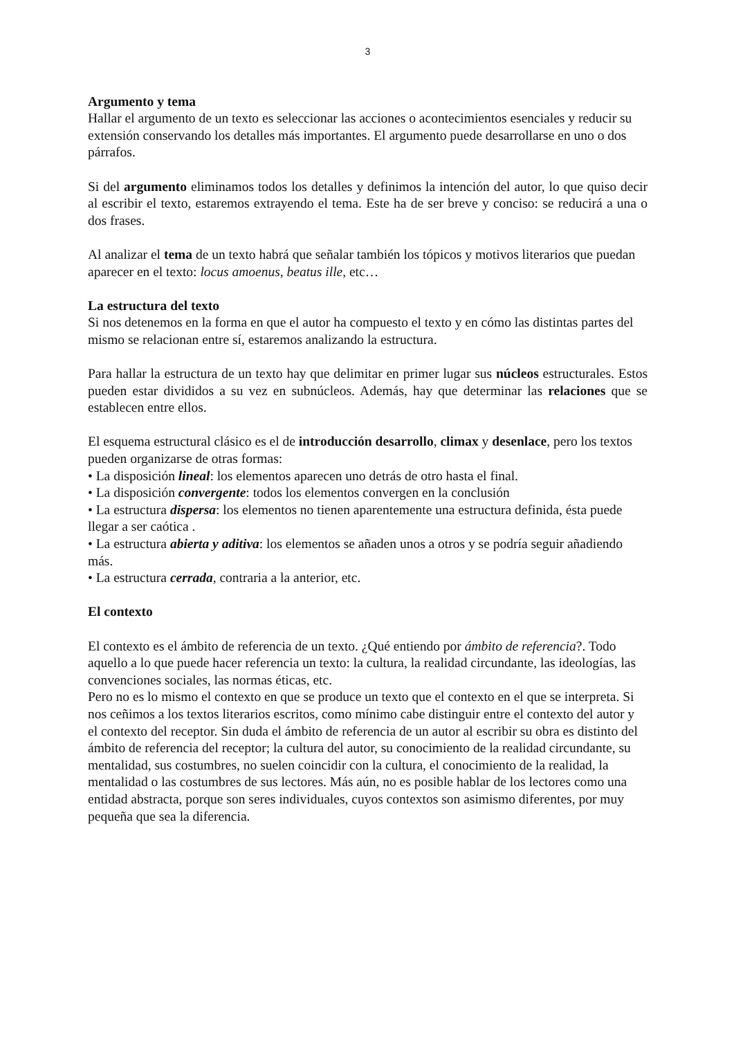3
Argumento y tema
Hallar el argumento de un texto es seleccionar las acciones o acontecimientos esenciales y reducir su extensión conservando los detalles más importantes. El argumento puede desarrollarse en uno o dos párrafos.
Si del argumento eliminamos todos los detalles y definimos la intención del autor, lo que quiso decir al escribir el texto, estaremos extrayendo el tema. Este ha de ser breve y conciso: se reducirá a una o dos frases.
Al analizar el tema de un texto habrá que señalar también los tópicos y motivos literarios que puedan aparecer en el texto: locus amoenus, beatus ille, etc…
La estructura del texto
Si nos detenemos en la forma en que el autor ha compuesto el texto y en cómo las distintas partes del mismo se relacionan entre sí, estaremos analizando la estructura.
Para hallar la estructura de un texto hay que delimitar en primer lugar sus núcleos estructurales. Estos pueden estar divididos a su vez en subnúcleos. Además, hay que determinar las relaciones que se establecen entre ellos.
El esquema estructural clásico es el de introducción desarrollo, climax y desenlace, pero los textos pueden organizarse de otras formas:
• La disposición lineal: los elementos aparecen uno detrás de otro hasta el final.
• La disposición convergente: todos los elementos convergen en la conclusión
• La estructura dispersa: los elementos no tienen aparentemente una estructura definida, ésta puede llegar a ser caótica .
• La estructura abierta y aditiva: los elementos se añaden unos a otros y se podría seguir añadiendo más.
• La estructura cerrada, contraria a la anterior, etc.
El contexto
El contexto es el ámbito de referencia de un texto. ¿Qué entiendo por ámbito de referencia?. Todo aquello a lo que puede hacer referencia un texto: la cultura, la realidad circundante, las ideologías, las convenciones sociales, las normas éticas, etc.
Pero no es lo mismo el contexto en que se produce un texto que el contexto en el que se interpreta. Si nos ceñimos a los textos literarios escritos, como mínimo cabe distinguir entre el contexto del autor y el contexto del receptor. Sin duda el ámbito de referencia de un autor al escribir su obra es distinto del ámbito de referencia del receptor; la cultura del autor, su conocimiento de la realidad circundante, su mentalidad, sus costumbres, no suelen coincidir con la cultura, el conocimiento de la realidad, la mentalidad o las costumbres de sus lectores. Más aún, no es posible hablar de los lectores como una entidad abstracta, porque son seres individuales, cuyos contextos son asimismo diferentes, por muy pequeña que sea la diferencia.